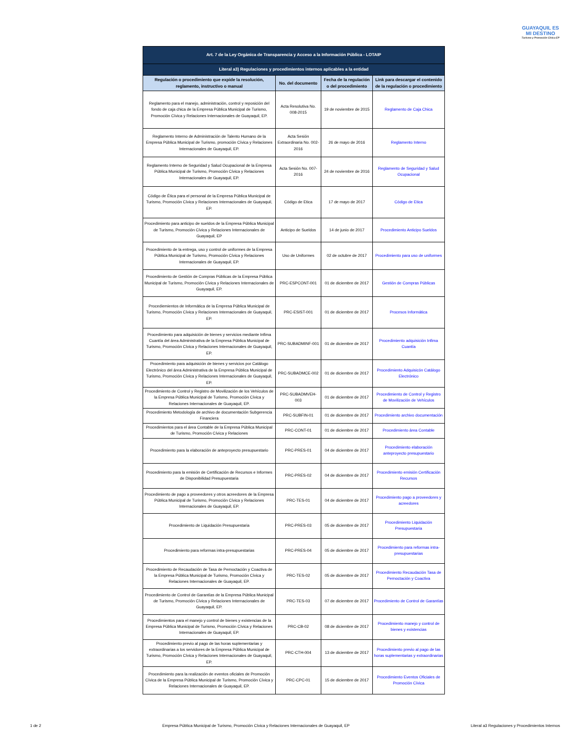GUAYAQUIL ES MI DESTINO
Turismo y Promoción Cívica EP
| Art. 7 de la Ley Orgánica de Transparencia y Acceso a la Información Pública - LOTAIP | | | |
| Literal a3) Regulaciones y procedimientos internos aplicables a la entidad | | | |
| Regulación o procedimiento que expide la resolución, reglamento, instructivo o manual | No. del documento | Fecha de la regulación o del procedimiento | Link para descargar el contenido de la regulación o procedimiento |
| Reglamento para el manejo, administración, control y reposición del fondo de caja chica de la Empresa Pública Municipal de Turismo, Promoción Cívica y Relaciones Internacionales de Guayaquil, EP. | Acta Resolutiva No. 008-2015 | 19 de noviembre de 2015 | Reglamento de Caja Chica |
| Reglamento Interno de Administración de Talento Humano de la Empresa Pública Municipal de Turismo, promoción Cívica y Relaciones Internacionales de Guayaquil, EP. | Acta Sesión Extraordinaria No. 002-2016 | 26 de mayo de 2016 | Reglamento Interno |
| Reglamento Interno de Seguridad y Salud Ocupacional de la Empresa Pública Municipal de Turismo, Promoción Cívica y Relaciones Internacionales de Guayaquil, EP. | Acta Sesión No. 007-2016 | 24 de noviembre de 2016 | Reglamento de Seguridad y Salud Ocupacional |
| Código de Ética para el personal de la Empresa Pública Municipal de Turismo, Promoción Cívica y Relaciones Internacionales de Guayaquil, EP. | Código de Etica | 17 de mayo de 2017 | Código de Etica |
| Procedimiento para anticipo de sueldos de la Empresa Pública Municipal de Turismo, Promoción Cívica y Relaciones Internacionales de Guayaquil, EP | Anticipo de Sueldos | 14 de junio de 2017 | Procedimiento Anticipo Sueldos |
| Procedimiento de la entrega, uso y control de uniformes de la Empresa Pública Municipal de Turismo, Promoción Cívica y Relaciones Internacionales de Guayaquil, EP. | Uso de Uniformes | 02 de octubre de 2017 | Procedimiento para uso de uniformes |
| Procedimiento de Gestión de Compras Públicas de la Empresa Pública Municipal de Turismo, Promoción Cívica y Relaciones Internacionales de Guayaquil, EP. | PRC-ESPCONT-001 | 01 de diciembre de 2017 | Gestión de Compras Públicas |
| Procediemientos de Informática de la Empresa Pública Municipal de Turismo, Promoción Cívica y Relaciones Internacionales de Guayaquil, EP. | PRC-ESIST-001 | 01 de diciembre de 2017 | Procesos Informática |
| Procedimiento para adquisición de bienes y servicios mediante Infima Cuantía del área Administrativa de la Empresa Pública Municipal de Turismo, Promoción Cívica y Relaciones Internacionales de Guayaquil, EP. | PRC-SUBADMINF-001 | 01 de diciembre de 2017 | Procedimiento adquisición Infima Cuantía |
| Procedimiento para adquisición de bienes y servicios por Catálogo Electrónico del área Administrativa de la Empresa Pública Municipal de Turismo, Promoción Cívica y Relaciones Internacionales de Guayaquil, EP. | PRC-SUBADMCE-002 | 01 de diciembre de 2017 | Procedimiento Adquisicón Catálogo Electrónico |
| Procedimiento de Control y Registro de Movilización de los Vehículos de la Empresa Pública Municipal de Turismo, Promoción Cívica y Relaciones Internacionales de Guayaquil, EP. | PRC-SUBADMVEH-003 | 01 de diciembre de 2017 | Procedimiento de Control y Registro de Movilización de Vehículos |
| Procedimiento Metodología de archivo de documentación Subgerencia Financiera | PRC-SUBFIN-01 | 01 de diciembre de 2017 | Procedimiento archivo documentación |
| Procedimientos para el área Contable de la Empresa Pública Municipal de Turismo, Promoción Cívica y Relaciones | PRC-CONT-01 | 01 de diciembre de 2017 | Procedimiento área Contable |
| Procedimiento para la elaboración de anteproyecto presupuestario | PRC-PRES-01 | 04 de diciembre de 2017 | Procedimiento elaboración anteproyecto presupuestario |
| Procedimiento para la emisión de Certificación de Recursos e Informes de Disponibilidad Presupuestaria | PRC-PRES-02 | 04 de diciembre de 2017 | Procedimiento emisión Certificación Recursos |
| Procedimiento de pago a proveedores y otros acreedores de la Empresa Pública Municipal de Turismo, Promoción Cívica y Relaciones Internacionales de Guayaquil, EP. | PRC-TES-01 | 04 de diciembre de 2017 | Procedimiento pago a proveedores y acreedores |
| Procedimiento de Liquidación Presupuestaria | PRC-PRES-03 | 05 de diciembre de 2017 | Procedimiento Liquidación Presupuestaria |
| Procedimiento para reformas intra-presupuestarias | PRC-PRES-04 | 05 de diciembre de 2017 | Procedimiento para reformas intra-presupuestarias |
| Procedimiento de Recaudación de Tasa de Pernoctación y Coactiva de la Empresa Pública Municipal de Turismo, Promoción Cívica y Relaciones Internacionales de Guayaquil, EP. | PRC-TES-02 | 05 de diciembre de 2017 | Procedimiento Recaudación Tasa de Pernoctación y Coactiva |
| Procedimiento de Control de Garantías de la Empresa Pública Municipal de Turismo, Promoción Cívica y Relaciones Internacionales de Guayaquil, EP. | PRC-TES-03 | 07 de diciembre de 2017 | Procedimiento de Control de Garantías |
| Procedimientos para el manejo y control de bienes y existencias de la Empresa Pública Municipal de Turismo, Promoción Cívica y Relaciones Internacionales de Guayaquil, EP. | PRC-CB-02 | 08 de diciembre de 2017 | Procedimiento manejo y control de bienes y existencias |
| Procedimiento previo al pago de las horas suplementarias y extraordinarias a los servidores de la Empresa Pública Municipal de Turismo, Promoción Cívica y Relaciones Internacionales de Guayaquil, EP. | PRC-CTH-004 | 13 de diciembre de 2017 | Procedimiento previo al pago de las horas suplementarias y extraordinarias |
| Procedimiento para la realización de eventos oficiales de Promoción Cívica de la Empresa Pública Municipal de Turismo, Promoción Cívica y Relaciones Internacionales de Guayaquil, EP. | PRC-CPC-01 | 15 de diciembre de 2017 | Procedimiento Eventos Oficiales de Promoción Cívica |
1 de 2 Empresa Pública Municipal de Turismo, Promoción Cívica y Relaciones Internacionales de Guayaquil, EP Literal a3 Regulaciones y Procedimientos Internos